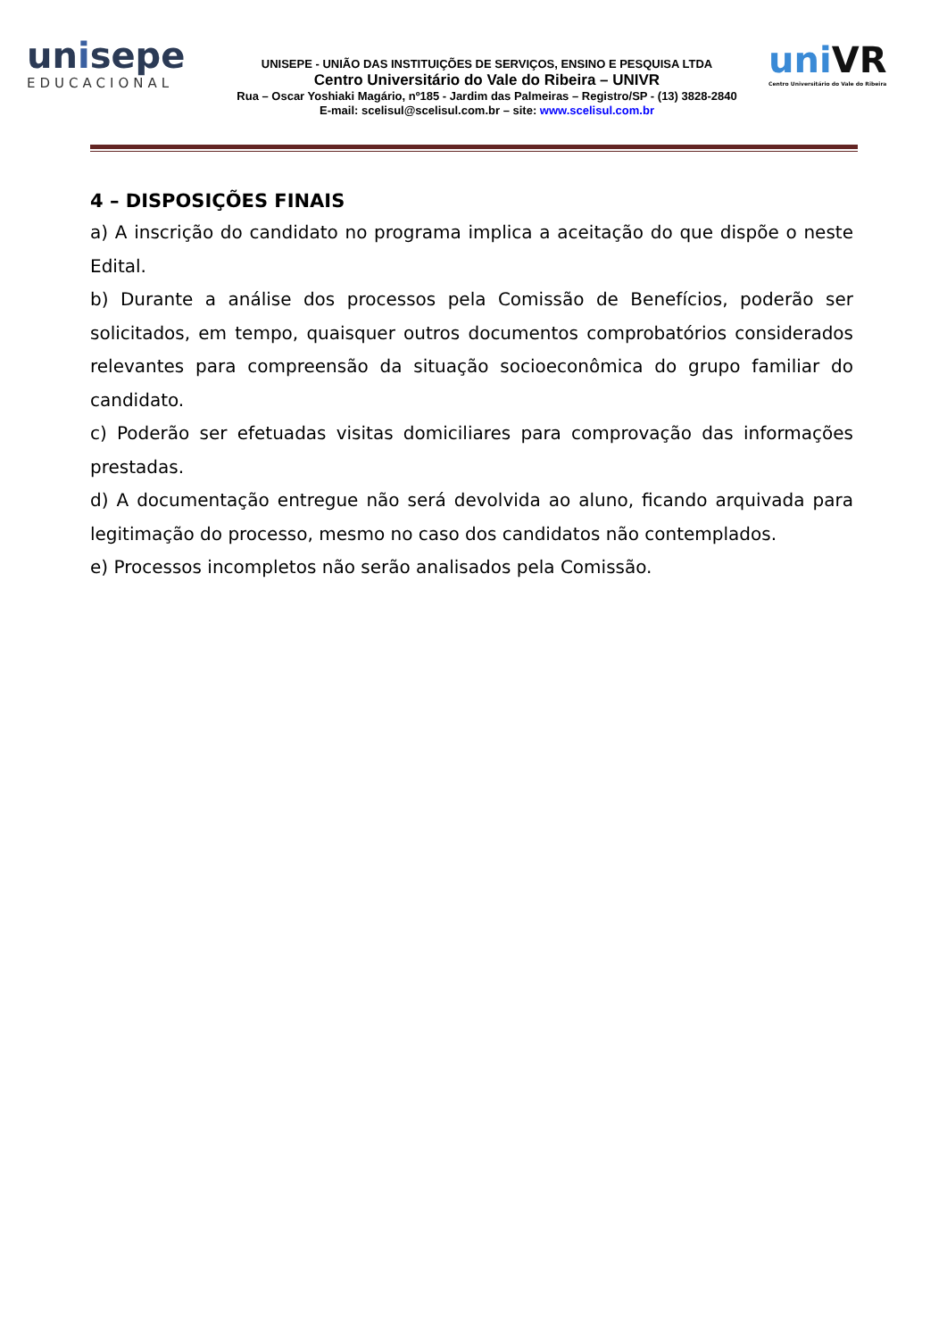unisepe
EDUCACIONAL
UNISEPE - UNIÃO DAS INSTITUIÇÕES DE SERVIÇOS, ENSINO E PESQUISA LTDA
Centro Universitário do Vale do Ribeira – UNIVR
Rua – Oscar Yoshiaki Magário, nº185 - Jardim das Palmeiras – Registro/SP - (13) 3828-2840
E-mail: scelisul@scelisul.com.br – site: www.scelisul.com.br
uniVR
Centro Universitário do Vale do Ribeira
4 – DISPOSIÇÕES FINAIS
a) A inscrição do candidato no programa implica a aceitação do que dispõe o neste Edital.
b) Durante a análise dos processos pela Comissão de Benefícios, poderão ser solicitados, em tempo, quaisquer outros documentos comprobatórios considerados relevantes para compreensão da situação socioeconômica do grupo familiar do candidato.
c) Poderão ser efetuadas visitas domiciliares para comprovação das informações prestadas.
d) A documentação entregue não será devolvida ao aluno, ficando arquivada para legitimação do processo, mesmo no caso dos candidatos não contemplados.
e) Processos incompletos não serão analisados pela Comissão.